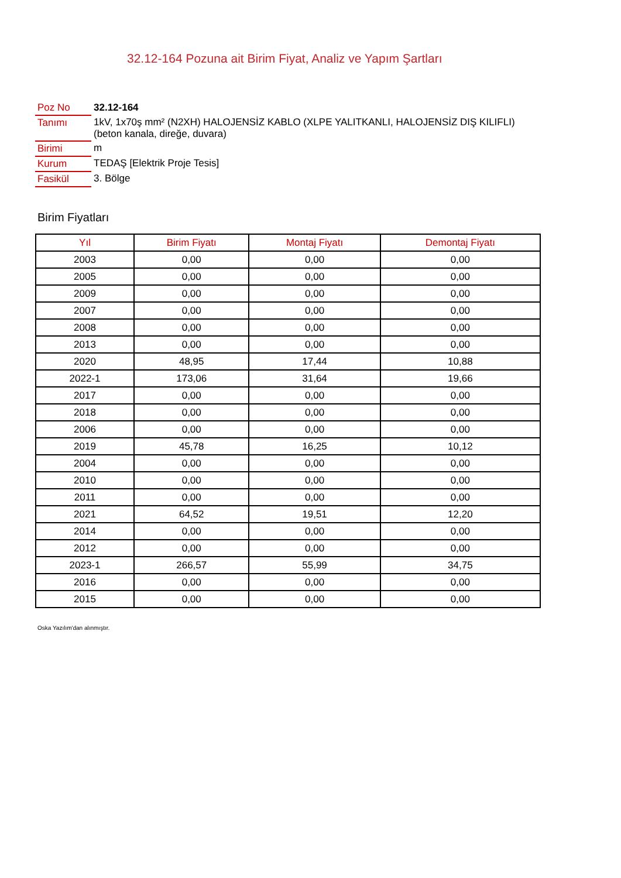32.12-164 Pozuna ait Birim Fiyat, Analiz ve Yapım Şartları
| Poz No | 32.12-164 |
| Tanımı | 1kV, 1x70ş mm² (N2XH) HALOJENSİZ KABLO (XLPE YALITKANLI, HALOJENSİZ DIŞ KILIFLI) (beton kanala, direğe, duvara) |
| Birimi | m |
| Kurum | TEDAŞ [Elektrik Proje Tesis] |
| Fasikül | 3. Bölge |
Birim Fiyatları
| Yıl | Birim Fiyatı | Montaj Fiyatı | Demontaj Fiyatı |
| --- | --- | --- | --- |
| 2003 | 0,00 | 0,00 | 0,00 |
| 2005 | 0,00 | 0,00 | 0,00 |
| 2009 | 0,00 | 0,00 | 0,00 |
| 2007 | 0,00 | 0,00 | 0,00 |
| 2008 | 0,00 | 0,00 | 0,00 |
| 2013 | 0,00 | 0,00 | 0,00 |
| 2020 | 48,95 | 17,44 | 10,88 |
| 2022-1 | 173,06 | 31,64 | 19,66 |
| 2017 | 0,00 | 0,00 | 0,00 |
| 2018 | 0,00 | 0,00 | 0,00 |
| 2006 | 0,00 | 0,00 | 0,00 |
| 2019 | 45,78 | 16,25 | 10,12 |
| 2004 | 0,00 | 0,00 | 0,00 |
| 2010 | 0,00 | 0,00 | 0,00 |
| 2011 | 0,00 | 0,00 | 0,00 |
| 2021 | 64,52 | 19,51 | 12,20 |
| 2014 | 0,00 | 0,00 | 0,00 |
| 2012 | 0,00 | 0,00 | 0,00 |
| 2023-1 | 266,57 | 55,99 | 34,75 |
| 2016 | 0,00 | 0,00 | 0,00 |
| 2015 | 0,00 | 0,00 | 0,00 |
Oska Yazılım'dan alınmıştır.